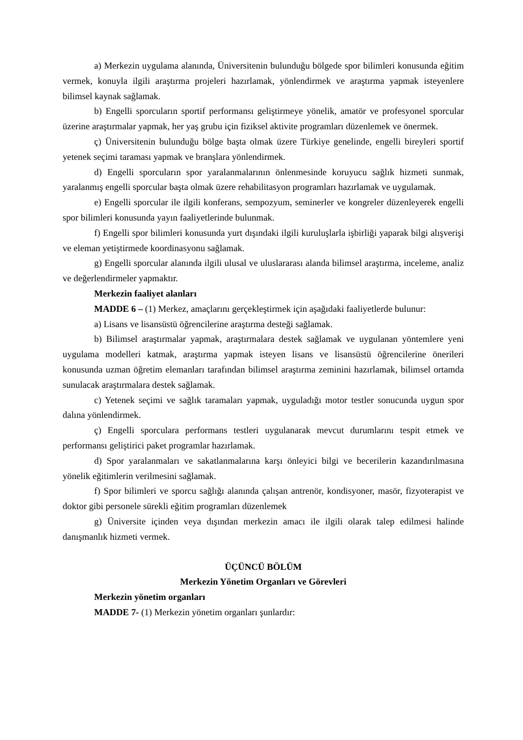a) Merkezin uygulama alanında, Üniversitenin bulunduğu bölgede spor bilimleri konusunda eğitim vermek, konuyla ilgili araştırma projeleri hazırlamak, yönlendirmek ve araştırma yapmak isteyenlere bilimsel kaynak sağlamak.
b) Engelli sporcuların sportif performansı geliştirmeye yönelik, amatör ve profesyonel sporcular üzerine araştırmalar yapmak, her yaş grubu için fiziksel aktivite programları düzenlemek ve önermek.
ç) Üniversitenin bulunduğu bölge başta olmak üzere Türkiye genelinde, engelli bireyleri sportif yetenek seçimi taraması yapmak ve branşlara yönlendirmek.
d) Engelli sporcuların spor yaralanmalarının önlenmesinde koruyucu sağlık hizmeti sunmak, yaralanmış engelli sporcular başta olmak üzere rehabilitasyon programları hazırlamak ve uygulamak.
e) Engelli sporcular ile ilgili konferans, sempozyum, seminerler ve kongreler düzenleyerek engelli spor bilimleri konusunda yayın faaliyetlerinde bulunmak.
f) Engelli spor bilimleri konusunda yurt dışındaki ilgili kuruluşlarla işbirliği yaparak bilgi alışverişi ve eleman yetiştirmede koordinasyonu sağlamak.
g) Engelli sporcular alanında ilgili ulusal ve uluslararası alanda bilimsel araştırma, inceleme, analiz ve değerlendirmeler yapmaktır.
Merkezin faaliyet alanları
MADDE 6 – (1) Merkez, amaçlarını gerçekleştirmek için aşağıdaki faaliyetlerde bulunur:
a) Lisans ve lisansüstü öğrencilerine araştırma desteği sağlamak.
b) Bilimsel araştırmalar yapmak, araştırmalara destek sağlamak ve uygulanan yöntemlere yeni uygulama modelleri katmak, araştırma yapmak isteyen lisans ve lisansüstü öğrencilerine önerileri konusunda uzman öğretim elemanları tarafından bilimsel araştırma zeminini hazırlamak, bilimsel ortamda sunulacak araştırmalara destek sağlamak.
c) Yetenek seçimi ve sağlık taramaları yapmak, uyguladığı motor testler sonucunda uygun spor dalına yönlendirmek.
ç) Engelli sporculara performans testleri uygulanarak mevcut durumlarını tespit etmek ve performansı geliştirici paket programlar hazırlamak.
d) Spor yaralanmaları ve sakatlanmalarına karşı önleyici bilgi ve becerilerin kazandırılmasına yönelik eğitimlerin verilmesini sağlamak.
f) Spor bilimleri ve sporcu sağlığı alanında çalışan antrenör, kondisyoner, masör, fizyoterapist ve doktor gibi personele sürekli eğitim programları düzenlemek
g) Üniversite içinden veya dışından merkezin amacı ile ilgili olarak talep edilmesi halinde danışmanlık hizmeti vermek.
ÜÇÜNCÜ BÖLÜM
Merkezin Yönetim Organları ve Görevleri
Merkezin yönetim organları
MADDE 7- (1) Merkezin yönetim organları şunlardır: